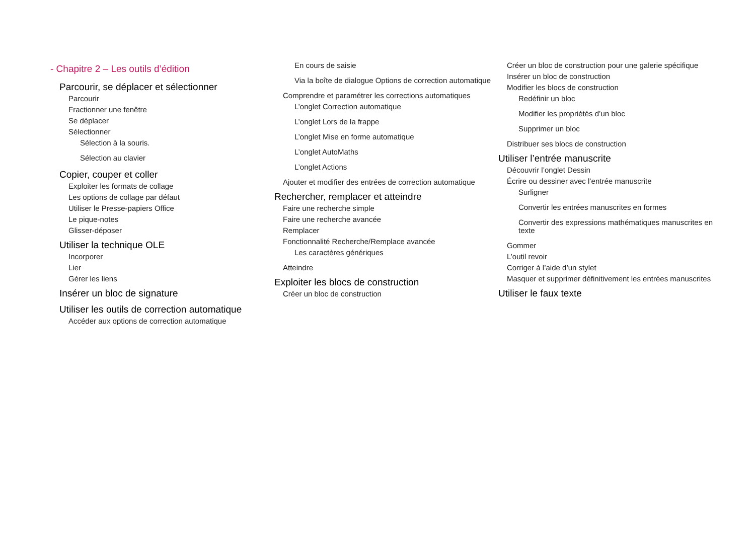- Chapitre 2 – Les outils d’édition
Parcourir, se déplacer et sélectionner
Parcourir
Fractionner une fenêtre
Se déplacer
Sélectionner
Sélection à la souris.
Sélection au clavier
Copier, couper et coller
Exploiter les formats de collage
Les options de collage par défaut
Utiliser le Presse-papiers Office
Le pique-notes
Glisser-déposer
Utiliser la technique OLE
Incorporer
Lier
Gérer les liens
Insérer un bloc de signature
Utiliser les outils de correction automatique
Accéder aux options de correction automatique
En cours de saisie
Via la boîte de dialogue Options de correction automatique
Comprendre et paramétrer les corrections automatiques
L’onglet Correction automatique
L’onglet Lors de la frappe
L’onglet Mise en forme automatique
L’onglet AutoMaths
L’onglet Actions
Ajouter et modifier des entrées de correction automatique
Rechercher, remplacer et atteindre
Faire une recherche simple
Faire une recherche avancée
Remplacer
Fonctionnalité Recherche/Remplace avancée
Les caractères génériques
Atteindre
Exploiter les blocs de construction
Créer un bloc de construction
Créer un bloc de construction pour une galerie spécifique
Insérer un bloc de construction
Modifier les blocs de construction
Redéfinir un bloc
Modifier les propriétés d’un bloc
Supprimer un bloc
Distribuer ses blocs de construction
Utiliser l’entrée manuscrite
Découvrir l’onglet Dessin
Écrire ou dessiner avec l’entrée manuscrite
Surligner
Convertir les entrées manuscrites en formes
Convertir des expressions mathématiques manuscrites en texte
Gommer
L’outil revoir
Corriger à l’aide d’un stylet
Masquer et supprimer définitivement les entrées manuscrites
Utiliser le faux texte